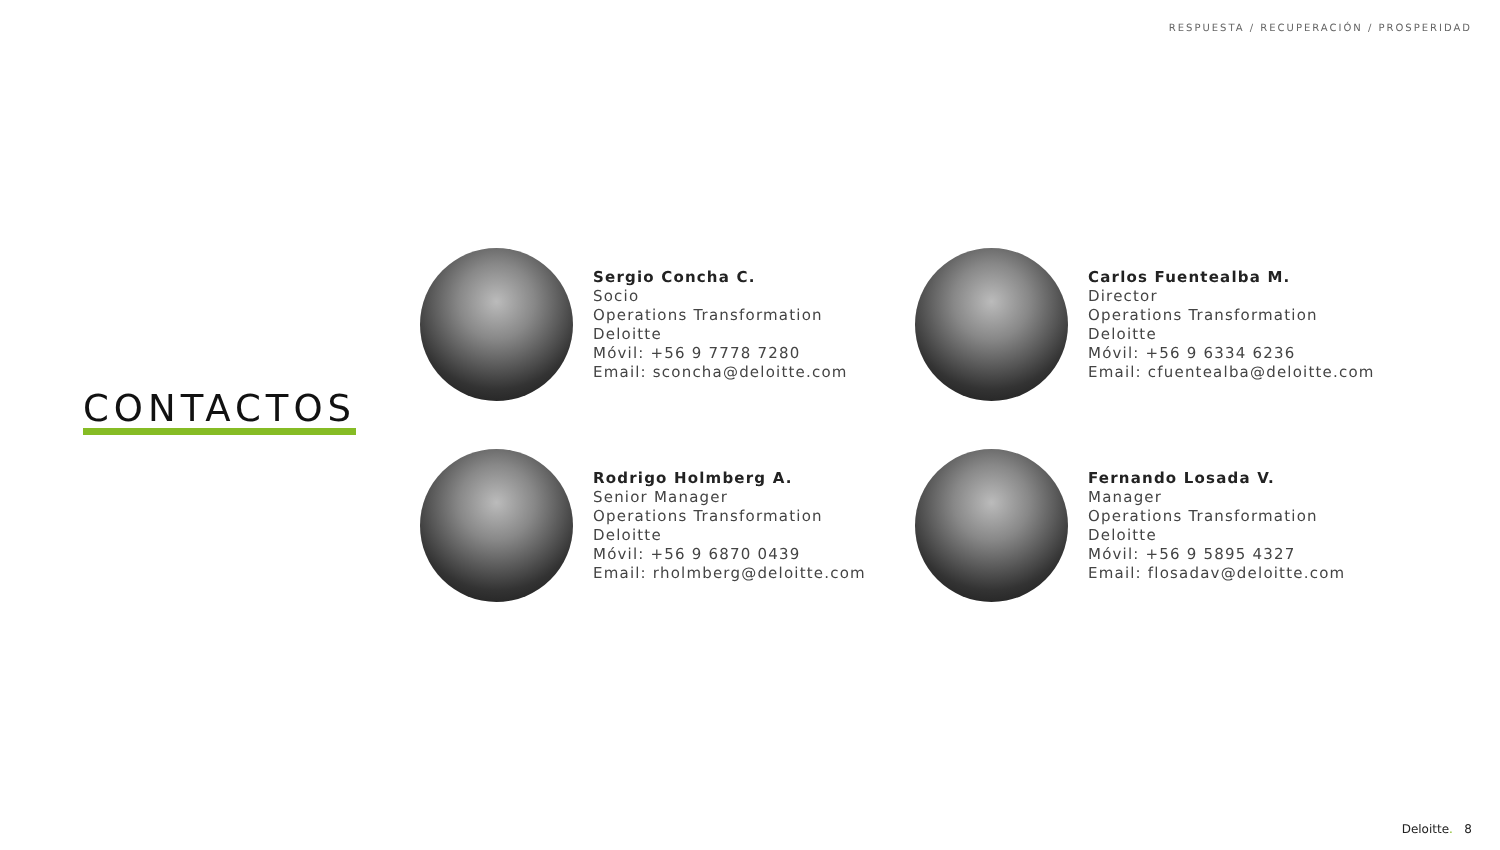RESPUESTA / RECUPERACIÓN / PROSPERIDAD
CONTACTOS
Sergio Concha C.
Socio
Operations Transformation
Deloitte
Móvil: +56 9 7778 7280
Email: sconcha@deloitte.com
Carlos Fuentealba M.
Director
Operations Transformation
Deloitte
Móvil: +56 9 6334 6236
Email: cfuentealba@deloitte.com
Rodrigo Holmberg A.
Senior Manager
Operations Transformation
Deloitte
Móvil: +56 9 6870 0439
Email: rholmberg@deloitte.com
Fernando Losada V.
Manager
Operations Transformation
Deloitte
Móvil: +56 9 5895 4327
Email: flosadav@deloitte.com
Deloitte. 8